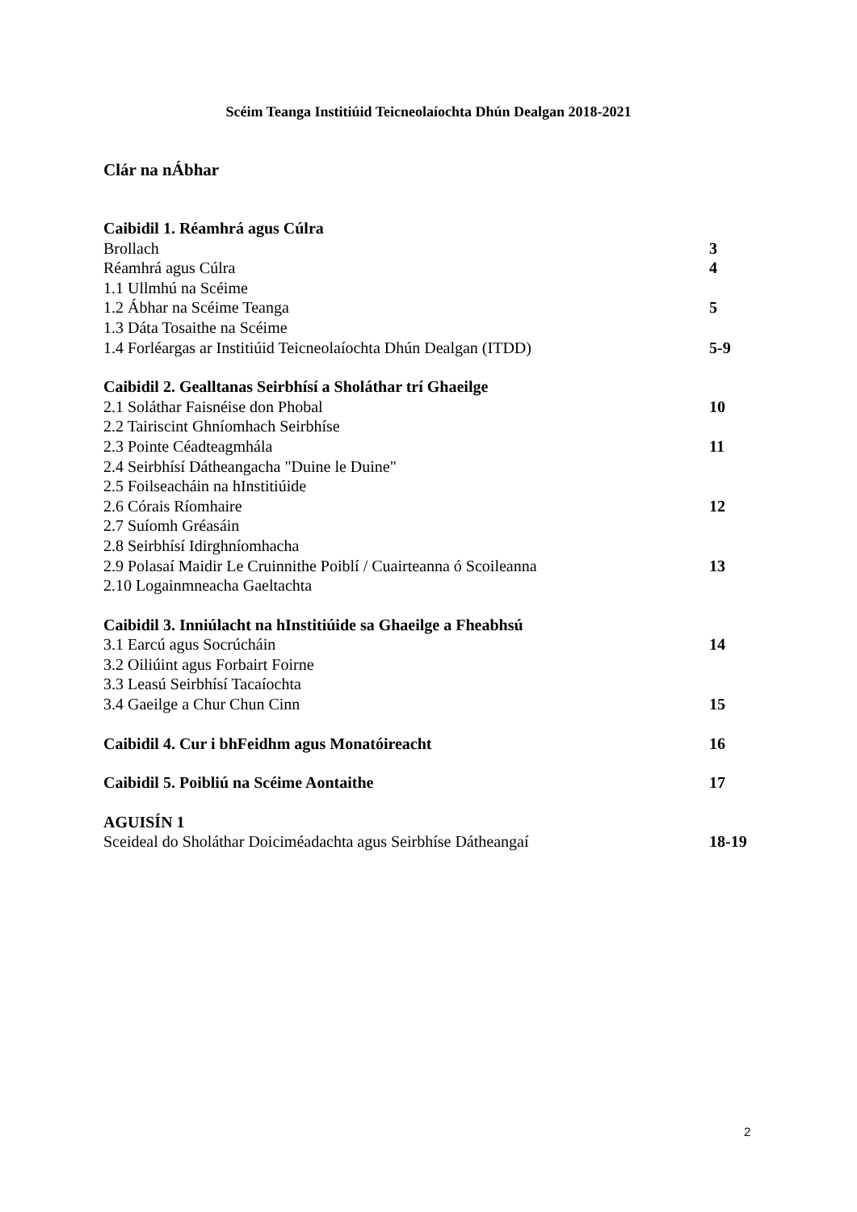Scéim Teanga Institiúid Teicneolaíochta Dhún Dealgan 2018-2021
Clár na nÁbhar
Caibidil 1. Réamhrá agus Cúlra
Brollach 3
Réamhrá agus Cúlra 4
1.1 Ullmhú na Scéime
1.2 Ábhar na Scéime Teanga 5
1.3 Dáta Tosaithe na Scéime
1.4 Forléargas ar Institiúid Teicneolaíochta Dhún Dealgan (ITDD) 5-9
Caibidil 2. Gealltanas Seirbhísí a Sholáthar trí Ghaeilge
2.1 Soláthar Faisnéise don Phobal 10
2.2 Tairiscint Ghníomhach Seirbhíse
2.3 Pointe Céadteagmhála 11
2.4 Seirbhísí Dátheangacha "Duine le Duine"
2.5 Foilseacháin na hInstitiúide
2.6 Córais Ríomhaire 12
2.7 Suíomh Gréasáin
2.8 Seirbhísí Idirghníomhacha
2.9 Polasaí Maidir Le Cruinnithe Poiblí / Cuairteanna ó Scoileanna 13
2.10 Logainmneacha Gaeltachta
Caibidil 3. Inniúlacht na hInstitiúide sa Ghaeilge a Fheabhsú
3.1 Earcú agus Socrúcháin 14
3.2 Oiliúint agus Forbairt Foirne
3.3 Leasú Seirbhísí Tacaíochta
3.4 Gaeilge a Chur Chun Cinn 15
Caibidil 4. Cur i bhFeidhm agus Monatóireacht 16
Caibidil 5. Poibliú na Scéime Aontaithe 17
AGUISÍN 1
Sceideal do Sholáthar Doiciméadachta agus Seirbhíse Dátheangaí 18-19
2